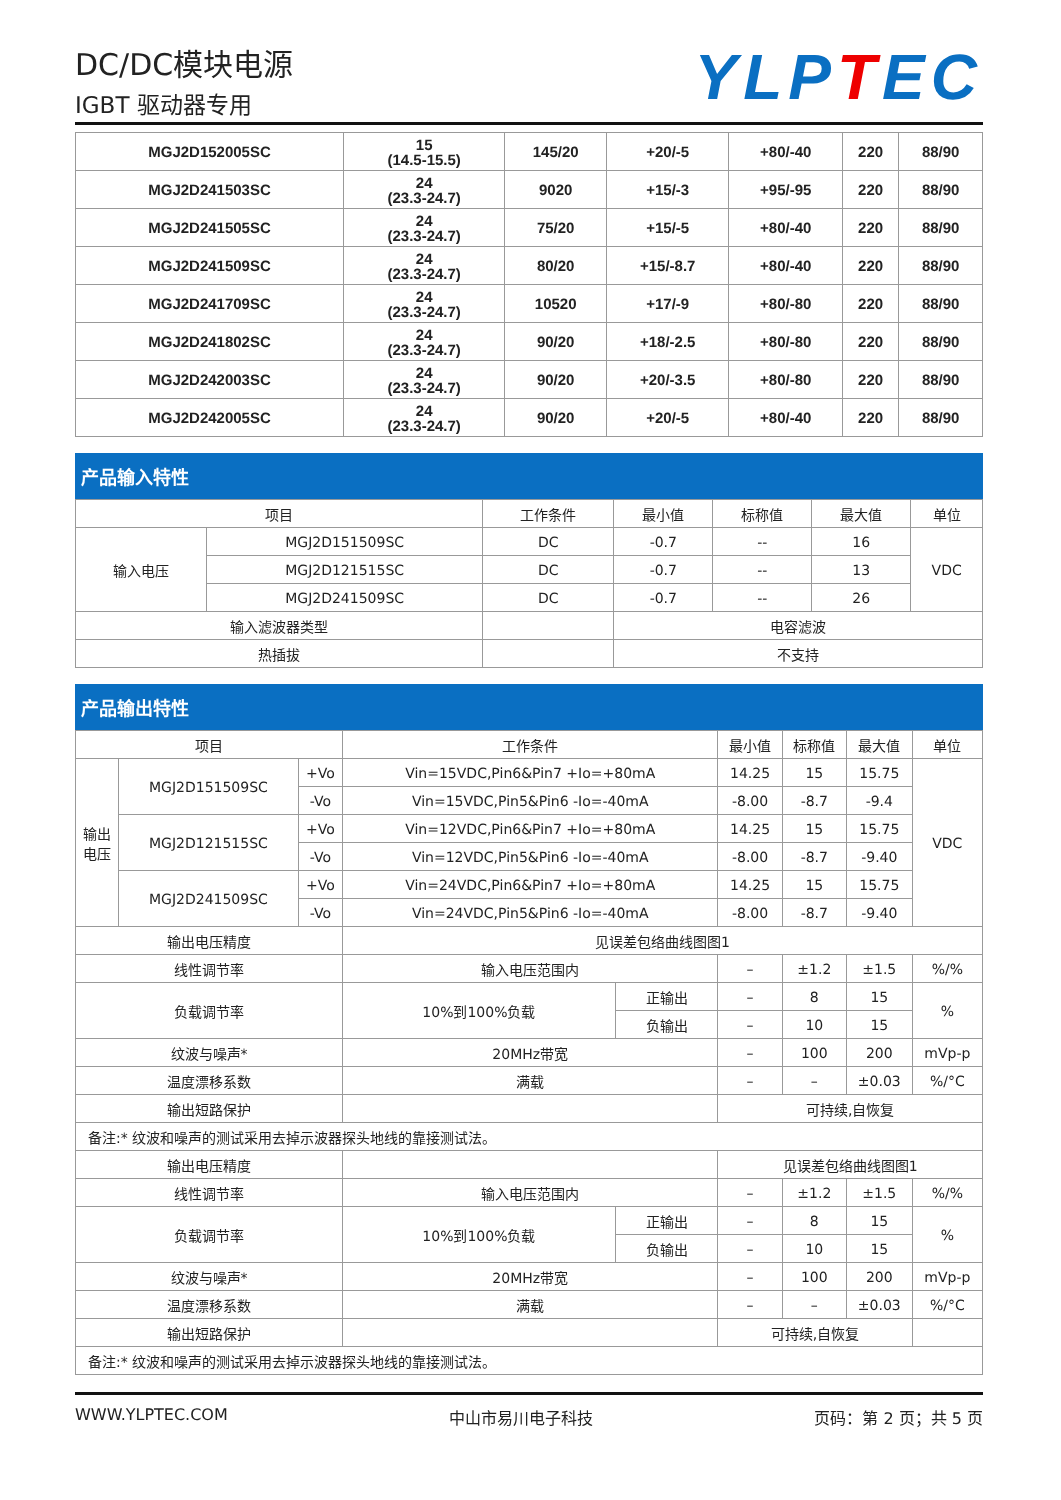DC/DC模块电源
IGBT 驱动器专用
YLPTEC
| MGJ2D152005SC | 15 (14.5-15.5) | 145/20 | +20/-5 | +80/-40 | 220 | 88/90 |
| MGJ2D241503SC | 24 (23.3-24.7) | 9020 | +15/-3 | +95/-95 | 220 | 88/90 |
| MGJ2D241505SC | 24 (23.3-24.7) | 75/20 | +15/-5 | +80/-40 | 220 | 88/90 |
| MGJ2D241509SC | 24 (23.3-24.7) | 80/20 | +15/-8.7 | +80/-40 | 220 | 88/90 |
| MGJ2D241709SC | 24 (23.3-24.7) | 10520 | +17/-9 | +80/-80 | 220 | 88/90 |
| MGJ2D241802SC | 24 (23.3-24.7) | 90/20 | +18/-2.5 | +80/-80 | 220 | 88/90 |
| MGJ2D242003SC | 24 (23.3-24.7) | 90/20 | +20/-3.5 | +80/-80 | 220 | 88/90 |
| MGJ2D242005SC | 24 (23.3-24.7) | 90/20 | +20/-5 | +80/-40 | 220 | 88/90 |
产品输入特性
| 项目 | | 工作条件 | 最小值 | 标称值 | 最大值 | 单位 |
| --- | --- | --- | --- | --- | --- | --- |
| 输入电压 | MGJ2D151509SC | DC | -0.7 | -- | 16 | VDC |
| | MGJ2D121515SC | DC | -0.7 | -- | 13 | |
| | MGJ2D241509SC | DC | -0.7 | -- | 26 | |
| 输入滤波器类型 | | | 电容滤波 | | | |
| 热插拔 | | | 不支持 | | | |
产品输出特性
| 项目 | | | 工作条件 | | 最小值 | 标称值 | 最大值 | 单位 |
| --- | --- | --- | --- | --- | --- | --- | --- | --- |
| 输出 电压 | MGJ2D151509SC | +Vo | Vin=15VDC,Pin6&Pin7 +Io=+80mA | | 14.25 | 15 | 15.75 | VDC |
| | | -Vo | Vin=15VDC,Pin5&Pin6 -Io=-40mA | | -8.00 | -8.7 | -9.4 | |
| | MGJ2D121515SC | +Vo | Vin=12VDC,Pin6&Pin7 +Io=+80mA | | 14.25 | 15 | 15.75 | |
| | | -Vo | Vin=12VDC,Pin5&Pin6 -Io=-40mA | | -8.00 | -8.7 | -9.40 | |
| | MGJ2D241509SC | +Vo | Vin=24VDC,Pin6&Pin7 +Io=+80mA | | 14.25 | 15 | 15.75 | |
| | | -Vo | Vin=24VDC,Pin5&Pin6 -Io=-40mA | | -8.00 | -8.7 | -9.40 | |
| 输出电压精度 | | | 见误差包络曲线图图1 | | | | | |
| 线性调节率 | | | 输入电压范围内 | | – | ±1.2 | ±1.5 | %/% |
| 负载调节率 | | | 10%到100%负载 | 正输出 | – | 8 | 15 | % |
| | | | | 负输出 | – | 10 | 15 | |
| 纹波与噪声* | | | 20MHz带宽 | | – | 100 | 200 | mVp-p |
| 温度漂移系数 | | | 满载 | | – | – | ±0.03 | %/°C |
| 输出短路保护 | | | | | 可持续,自恢复 | | | |
| 备注:* 纹波和噪声的测试采用去掉示波器探头地线的靠接测试法。 | | | | | | | | |
| 输出电压精度 | | | | | 见误差包络曲线图图1 | | | |
| 线性调节率 | | | 输入电压范围内 | | – | ±1.2 | ±1.5 | %/% |
| 负载调节率 | | | 10%到100%负载 | 正输出 | – | 8 | 15 | % |
| | | | | 负输出 | – | 10 | 15 | |
| 纹波与噪声* | | | 20MHz带宽 | | – | 100 | 200 | mVp-p |
| 温度漂移系数 | | | 满载 | | – | – | ±0.03 | %/°C |
| 输出短路保护 | | | | | 可持续,自恢复 | | | |
| 备注:* 纹波和噪声的测试采用去掉示波器探头地线的靠接测试法。 | | | | | | | | |
WWW.YLPTEC.COM 中山市易川电子科技 页码：第 2 页；共 5 页